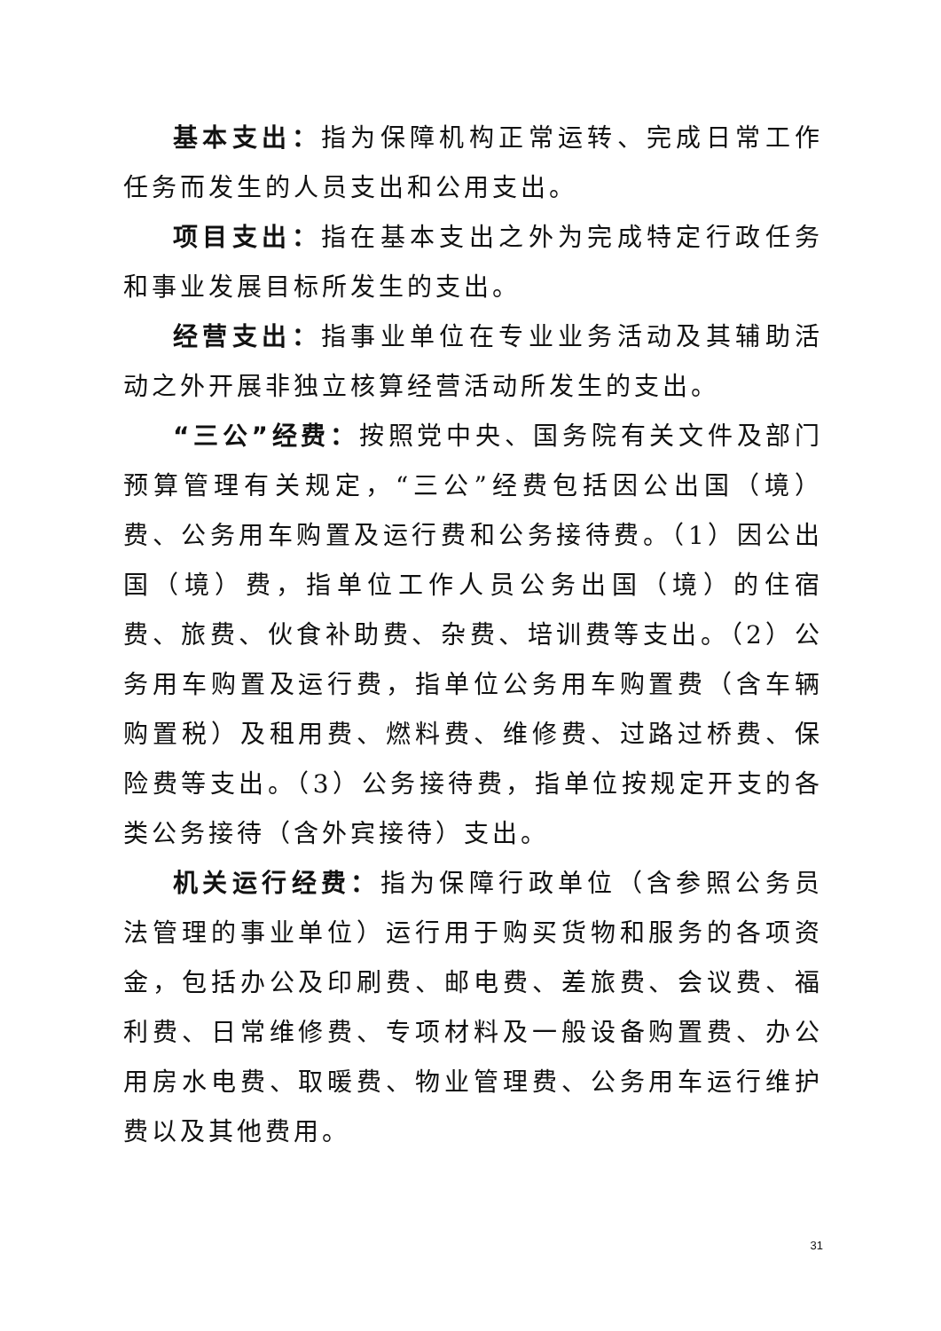基本支出：指为保障机构正常运转、完成日常工作任务而发生的人员支出和公用支出。
项目支出：指在基本支出之外为完成特定行政任务和事业发展目标所发生的支出。
经营支出：指事业单位在专业业务活动及其辅助活动之外开展非独立核算经营活动所发生的支出。
“三公”经费：按照党中央、国务院有关文件及部门预算管理有关规定，“三公”经费包括因公出国（境）费、公务用车购置及运行费和公务接待费。（1）因公出国（境）费，指单位工作人员公务出国（境）的住宿费、旅费、伙食补助费、杂费、培训费等支出。（2）公务用车购置及运行费，指单位公务用车购置费（含车辆购置税）及租用费、燃料费、维修费、过路过桥费、保险费等支出。（3）公务接待费，指单位按规定开支的各类公务接待（含外宾接待）支出。
机关运行经费：指为保障行政单位（含参照公务员法管理的事业单位）运行用于购买货物和服务的各项资金，包括办公及印刷费、邮电费、差旅费、会议费、福利费、日常维修费、专项材料及一般设备购置费、办公用房水电费、取暖费、物业管理费、公务用车运行维护费以及其他费用。
31